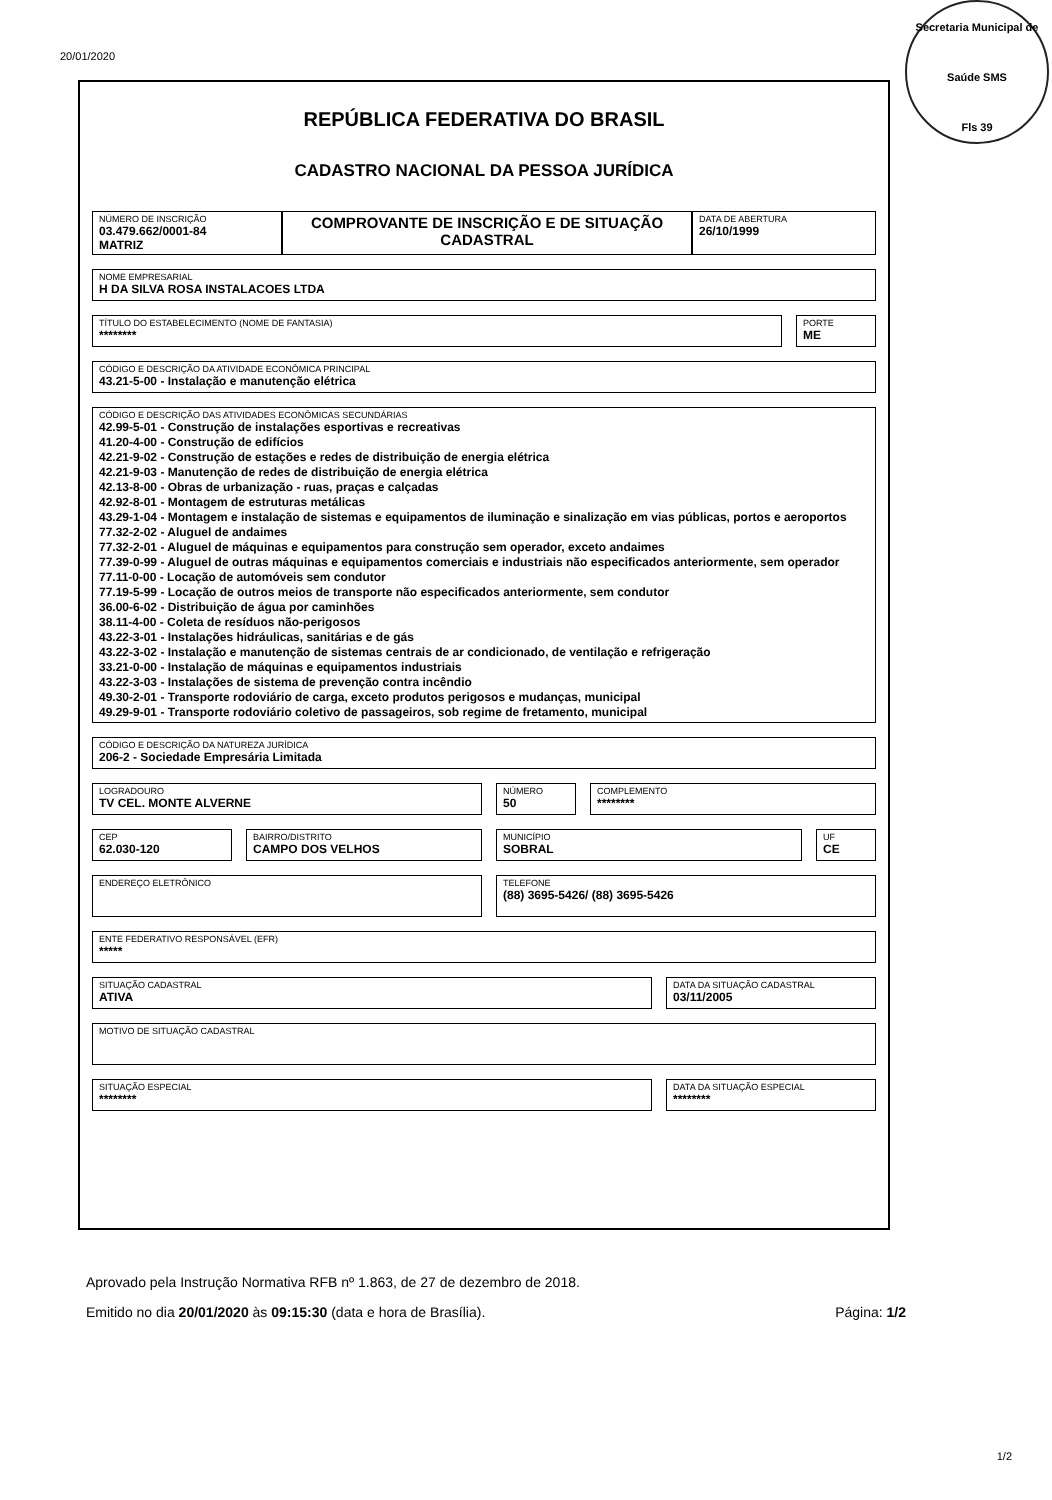20/01/2020
Secretaria Municipal de Saúde SMS
Fls 39
REPÚBLICA FEDERATIVA DO BRASIL
CADASTRO NACIONAL DA PESSOA JURÍDICA
NÚMERO DE INSCRIÇÃO
03.479.662/0001-84
MATRIZ
COMPROVANTE DE INSCRIÇÃO E DE SITUAÇÃO CADASTRAL
DATA DE ABERTURA
26/10/1999
NOME EMPRESARIAL
H DA SILVA ROSA INSTALACOES LTDA
TÍTULO DO ESTABELECIMENTO (NOME DE FANTASIA)
********
PORTE
ME
CÓDIGO E DESCRIÇÃO DA ATIVIDADE ECONÔMICA PRINCIPAL
43.21-5-00 - Instalação e manutenção elétrica
CÓDIGO E DESCRIÇÃO DAS ATIVIDADES ECONÔMICAS SECUNDÁRIAS
42.99-5-01 - Construção de instalações esportivas e recreativas
41.20-4-00 - Construção de edifícios
42.21-9-02 - Construção de estações e redes de distribuição de energia elétrica
42.21-9-03 - Manutenção de redes de distribuição de energia elétrica
42.13-8-00 - Obras de urbanização - ruas, praças e calçadas
42.92-8-01 - Montagem de estruturas metálicas
43.29-1-04 - Montagem e instalação de sistemas e equipamentos de iluminação e sinalização em vias públicas, portos e aeroportos
77.32-2-02 - Aluguel de andaimes
77.32-2-01 - Aluguel de máquinas e equipamentos para construção sem operador, exceto andaimes
77.39-0-99 - Aluguel de outras máquinas e equipamentos comerciais e industriais não especificados anteriormente, sem operador
77.11-0-00 - Locação de automóveis sem condutor
77.19-5-99 - Locação de outros meios de transporte não especificados anteriormente, sem condutor
36.00-6-02 - Distribuição de água por caminhões
38.11-4-00 - Coleta de resíduos não-perigosos
43.22-3-01 - Instalações hidráulicas, sanitárias e de gás
43.22-3-02 - Instalação e manutenção de sistemas centrais de ar condicionado, de ventilação e refrigeração
33.21-0-00 - Instalação de máquinas e equipamentos industriais
43.22-3-03 - Instalações de sistema de prevenção contra incêndio
49.30-2-01 - Transporte rodoviário de carga, exceto produtos perigosos e mudanças, municipal
49.29-9-01 - Transporte rodoviário coletivo de passageiros, sob regime de fretamento, municipal
CÓDIGO E DESCRIÇÃO DA NATUREZA JURÍDICA
206-2 - Sociedade Empresária Limitada
LOGRADOURO
TV CEL. MONTE ALVERNE
NÚMERO
50
COMPLEMENTO
********
CEP
62.030-120
BAIRRO/DISTRITO
CAMPO DOS VELHOS
MUNICÍPIO
SOBRAL
UF
CE
ENDEREÇO ELETRÔNICO
TELEFONE
(88) 3695-5426/ (88) 3695-5426
ENTE FEDERATIVO RESPONSÁVEL (EFR)
*****
SITUAÇÃO CADASTRAL
ATIVA
DATA DA SITUAÇÃO CADASTRAL
03/11/2005
MOTIVO DE SITUAÇÃO CADASTRAL
SITUAÇÃO ESPECIAL
********
DATA DA SITUAÇÃO ESPECIAL
********
Aprovado pela Instrução Normativa RFB nº 1.863, de 27 de dezembro de 2018.
Emitido no dia 20/01/2020 às 09:15:30 (data e hora de Brasília). Página: 1/2
1/2